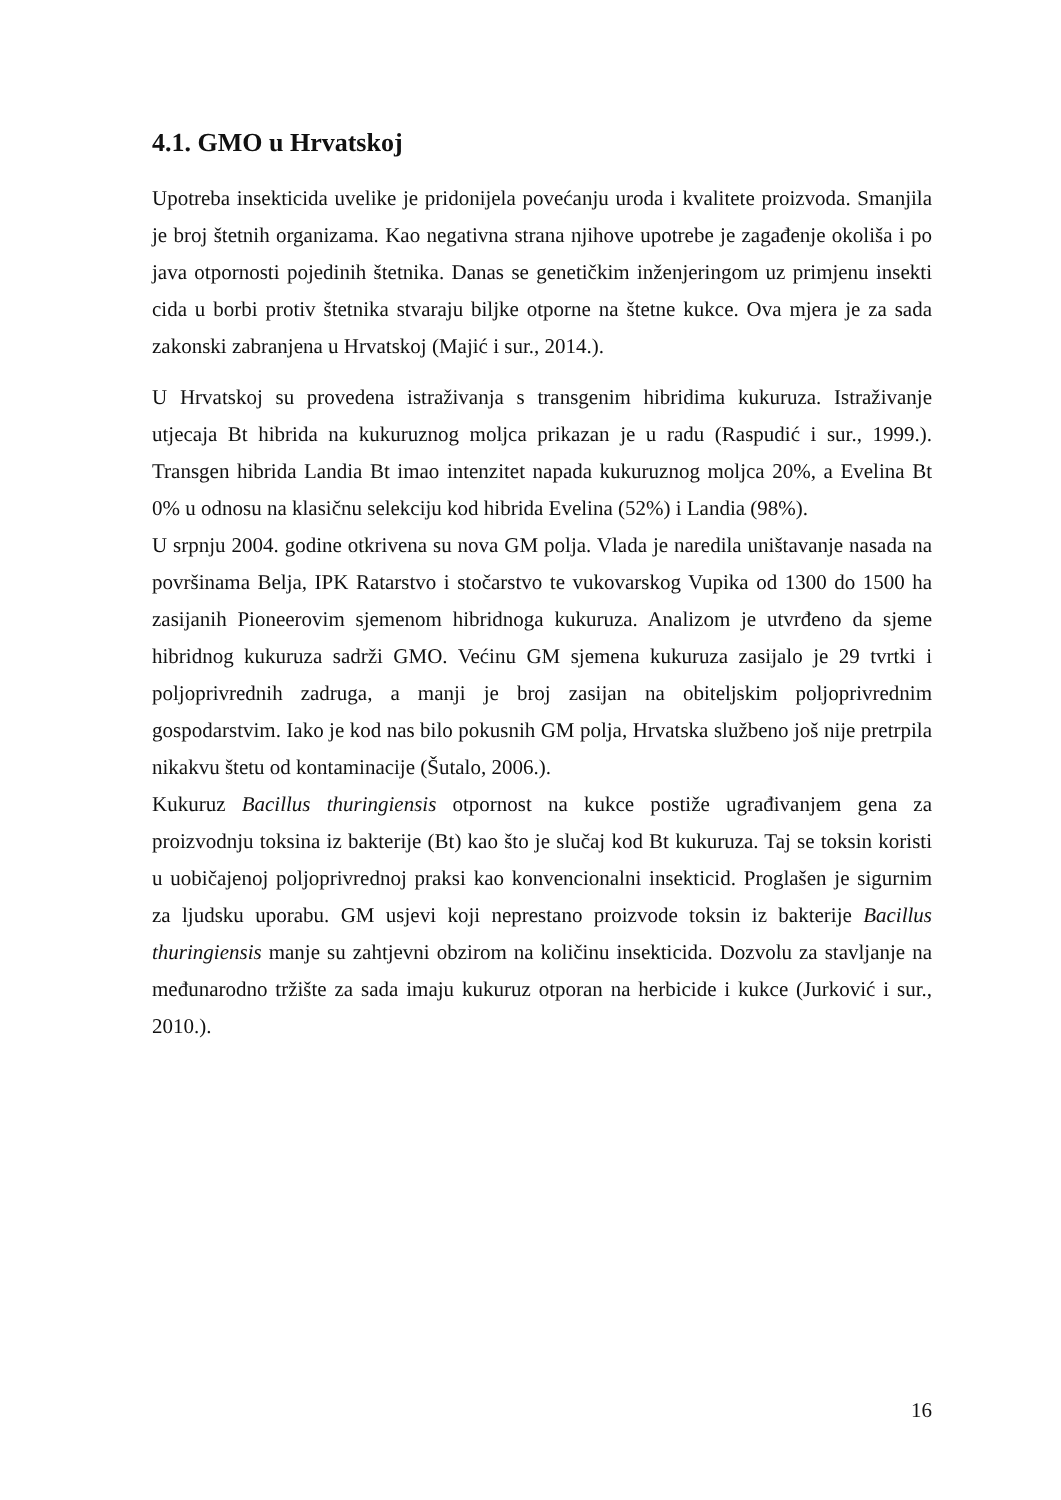4.1. GMO u Hrvatskoj
Upotreba insekticida uvelike je pridonijela povećanju uroda i kvalitete proizvoda. Smanjila je broj štetnih organizama. Kao negativna strana njihove upotrebe je zagađenje okoliša i po java otpornosti pojedinih štetnika. Danas se genetičkim inženjeringom uz primjenu insekti cida u borbi protiv štetnika stvaraju biljke otporne na štetne kukce. Ova mjera je za sada zakonski zabranjena u Hrvatskoj (Majić i sur., 2014.).
U Hrvatskoj su provedena istraživanja s transgenim hibridima kukuruza. Istraživanje utjecaja Bt hibrida na kukuruznog moljca prikazan je u radu (Raspudić i sur., 1999.). Transgen hibrida Landia Bt imao intenzitet napada kukuruznog moljca 20%, a Evelina Bt 0% u odnosu na klasičnu selekciju kod hibrida Evelina (52%) i Landia (98%).
U srpnju 2004. godine otkrivena su nova GM polja. Vlada je naredila uništavanje nasada na površinama Belja, IPK Ratarstvo i stočarstvo te vukovarskog Vupika od 1300 do 1500 ha zasijanih Pioneerovim sjemenom hibridnoga kukuruza. Analizom je utvrđeno da sjeme hibridnog kukuruza sadrži GMO. Većinu GM sjemena kukuruza zasijalo je 29 tvrtki i poljoprivrednih zadruga, a manji je broj zasijan na obiteljskim poljoprivrednim gospodarstvim. Iako je kod nas bilo pokusnih GM polja, Hrvatska službeno još nije pretrpila nikakvu štetu od kontaminacije (Šutalo, 2006.).
Kukuruz Bacillus thuringiensis otpornost na kukce postiže ugrađivanjem gena za proizvodnju toksina iz bakterije (Bt) kao što je slučaj kod Bt kukuruza. Taj se toksin koristi u uobičajenoj poljoprivrednoj praksi kao konvencionalni insekticid. Proglašen je sigurnim za ljudsku uporabu. GM usjevi koji neprestano proizvode toksin iz bakterije Bacillus thuringiensis manje su zahtjevni obzirom na količinu insekticida. Dozvolu za stavljanje na međunarodno tržište za sada imaju kukuruz otporan na herbicide i kukce (Jurković i sur., 2010.).
16